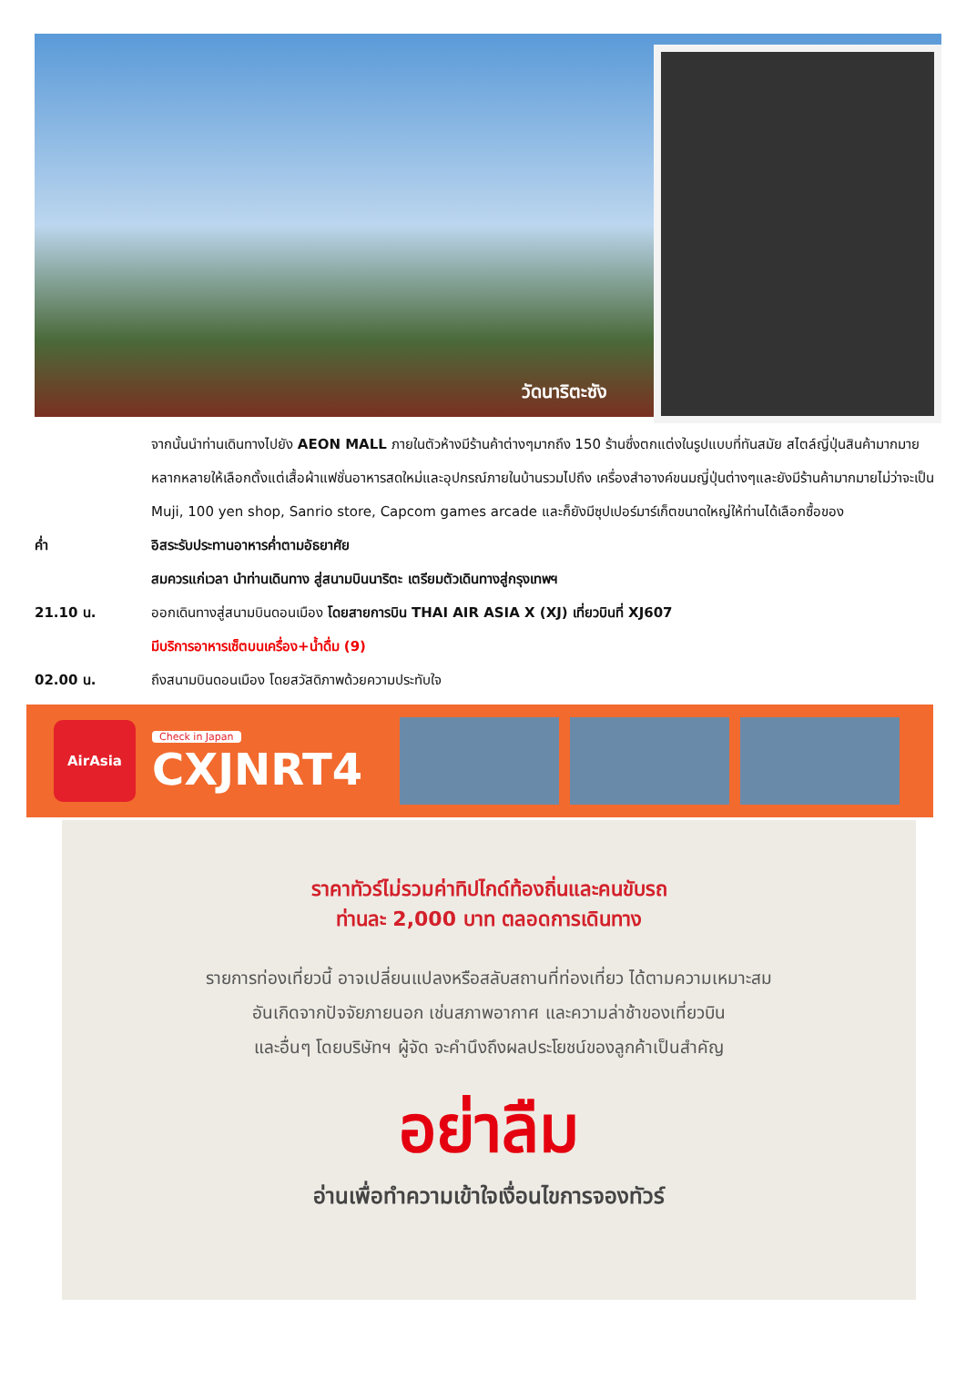วัดนาริตะซัง
จากนั้นนำท่านเดินทางไปยัง AEON MALL ภายในตัวห้างมีร้านค้าต่างๆมากถึง 150 ร้านซึ่งตกแต่งในรูปแบบที่ทันสมัย สไตล์ญี่ปุ่นสินค้ามากมายหลากหลายให้เลือกตั้งแต่เสื้อผ้าแฟชั่นอาหารสดใหม่และอุปกรณ์ภายในบ้านรวมไปถึง เครื่องสำอางค์ขนมญี่ปุ่นต่างๆและยังมีร้านค้ามากมายไม่ว่าจะเป็น Muji, 100 yen shop, Sanrio store, Capcom games arcade และก็ยังมีซุปเปอร์มาร์เก็ตขนาดใหญ่ให้ท่านได้เลือกซื้อของ
ค่ำ อิสระรับประทานอาหารค่ำตามอัธยาศัย
สมควรแก่เวลา นำท่านเดินทาง สู่สนามบินนาริตะ เตรียมตัวเดินทางสู่กรุงเทพฯ
21.10 น. ออกเดินทางสู่สนามบินดอนเมือง โดยสายการบิน THAI AIR ASIA X (XJ) เที่ยวบินที่ XJ607
มีบริการอาหารเซ็ตบนเครื่อง+น้ำดื่ม (9)
02.00 น. ถึงสนามบินดอนเมือง โดยสวัสดิภาพด้วยความประทับใจ
AirAsia
Check in Japan
CXJNRT4
ราคาทัวร์ไม่รวมค่าทิปไกด์ท้องถิ่นและคนขับรถ
ท่านละ 2,000 บาท ตลอดการเดินทาง
รายการท่องเที่ยวนี้ อาจเปลี่ยนแปลงหรือสลับสถานที่ท่องเที่ยว ได้ตามความเหมาะสม
อันเกิดจากปัจจัยภายนอก เช่นสภาพอากาศ และความล่าช้าของเที่ยวบิน
และอื่นๆ โดยบริษัทฯ ผู้จัด จะคำนึงถึงผลประโยชน์ของลูกค้าเป็นสำคัญ
อย่าลืม
อ่านเพื่อทำความเข้าใจเงื่อนไขการจองทัวร์